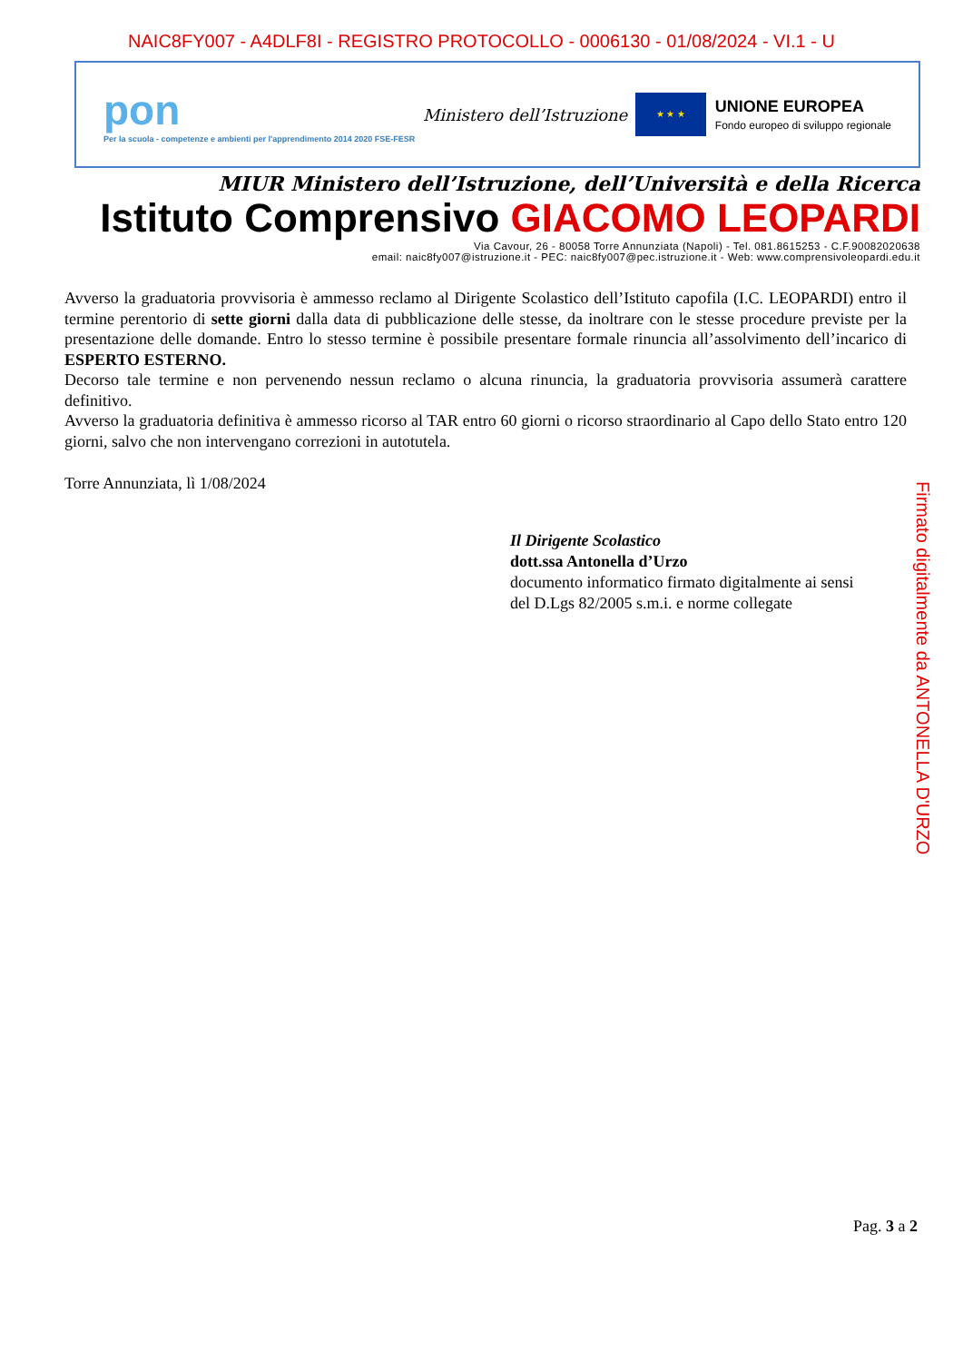NAIC8FY007 - A4DLF8I - REGISTRO PROTOCOLLO - 0006130 - 01/08/2024 - VI.1 - U
pon
Per la scuola - competenze e ambienti per l'apprendimento 2014 2020 FSE-FESR
Ministero dell’Istruzione
★ ★ ★
UNIONE EUROPEA
Fondo europeo di sviluppo regionale
MIUR Ministero dell’Istruzione, dell’Università e della Ricerca
Istituto Comprensivo GIACOMO LEOPARDI
Via Cavour, 26 - 80058 Torre Annunziata (Napoli) - Tel. 081.8615253 - C.F.90082020638
email: naic8fy007@istruzione.it - PEC: naic8fy007@pec.istruzione.it - Web: www.comprensivoleopardi.edu.it
Avverso la graduatoria provvisoria è ammesso reclamo al Dirigente Scolastico dell’Istituto capofila (I.C. LEOPARDI) entro il termine perentorio di sette giorni dalla data di pubblicazione delle stesse, da inoltrare con le stesse procedure previste per la presentazione delle domande. Entro lo stesso termine è possibile presentare formale rinuncia all’assolvimento dell’incarico di ESPERTO ESTERNO.
Decorso tale termine e non pervenendo nessun reclamo o alcuna rinuncia, la graduatoria provvisoria assumerà carattere definitivo.
Avverso la graduatoria definitiva è ammesso ricorso al TAR entro 60 giorni o ricorso straordinario al Capo dello Stato entro 120 giorni, salvo che non intervengano correzioni in autotutela.
Torre Annunziata, lì 1/08/2024
Il Dirigente Scolastico
dott.ssa Antonella d’Urzo
documento informatico firmato digitalmente ai sensi
del D.Lgs 82/2005 s.m.i. e norme collegate
Firmato digitalmente da ANTONELLA D'URZO
Pag. 3 a 2